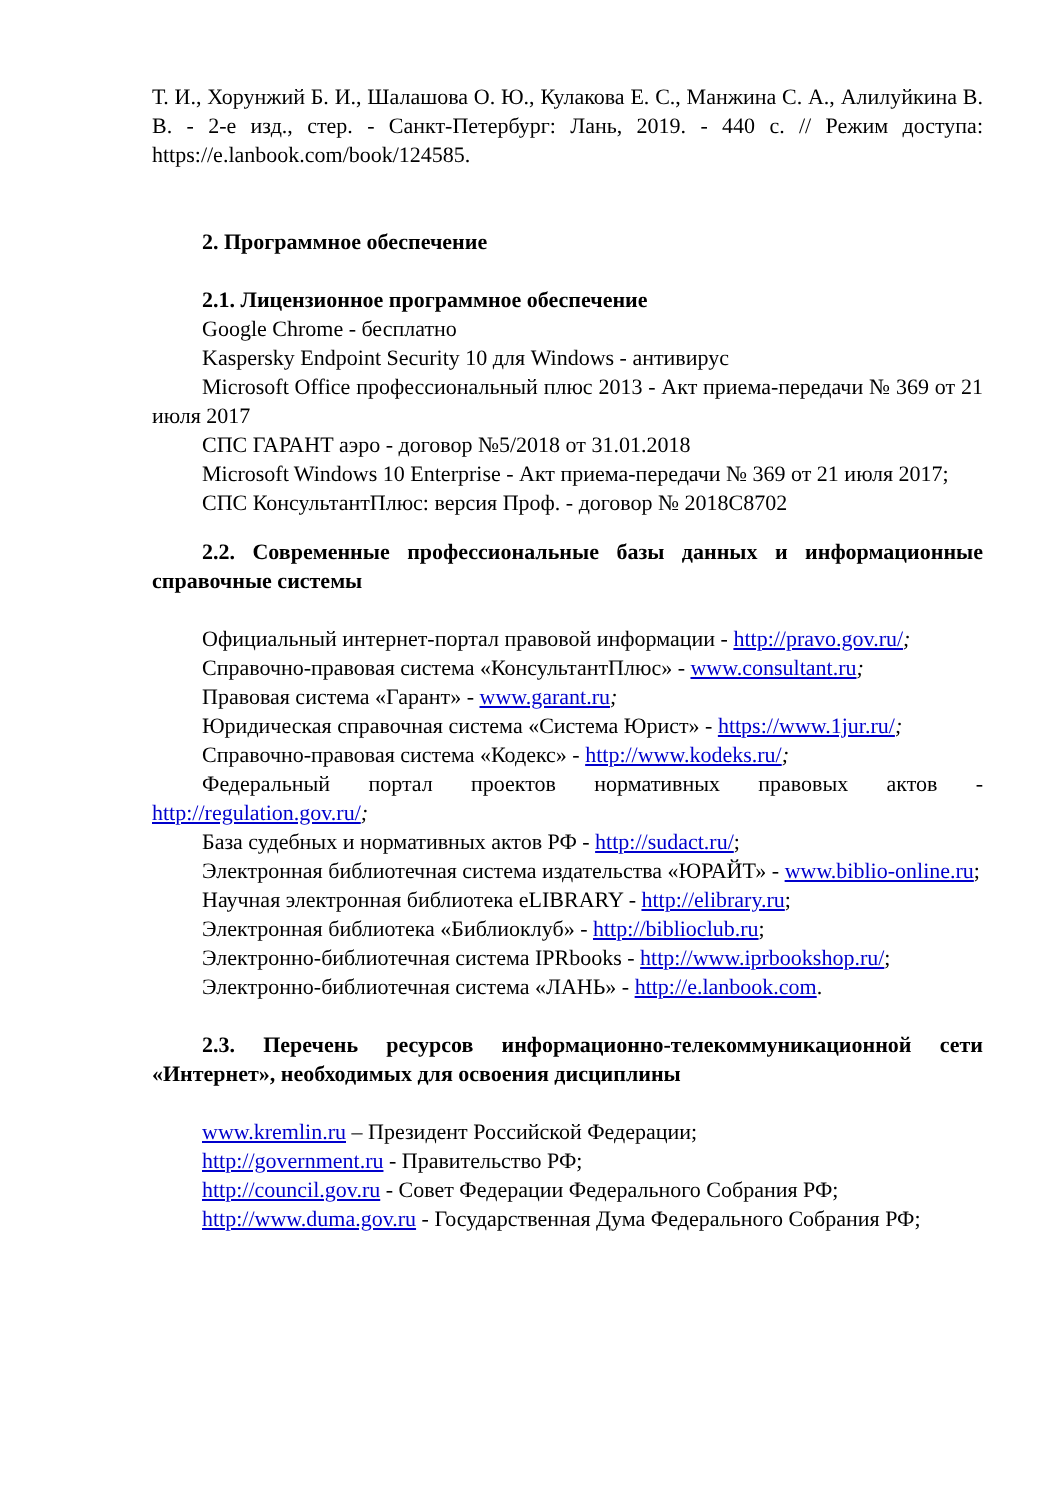Т. И., Хорунжий Б. И., Шалашова О. Ю., Кулакова Е. С., Манжина С. А., Алилуйкина В. В. - 2-е изд., стер. - Санкт-Петербург: Лань, 2019. - 440 с. // Режим доступа: https://e.lanbook.com/book/124585.
2. Программное обеспечение
2.1. Лицензионное программное обеспечение
Google Chrome - бесплатно
Kaspersky Endpoint Security 10 для Windows - антивирус
Microsoft Office профессиональный плюс 2013 - Акт приема-передачи № 369 от 21 июля 2017
СПС ГАРАНТ аэро - договор №5/2018 от 31.01.2018
Microsoft Windows 10 Enterprise - Акт приема-передачи № 369 от 21 июля 2017;
СПС КонсультантПлюс: версия Проф. - договор № 2018С8702
2.2. Современные профессиональные базы данных и информационные справочные системы
Официальный интернет-портал правовой информации - http://pravo.gov.ru/;
Справочно-правовая система «КонсультантПлюс» - www.consultant.ru;
Правовая система «Гарант» - www.garant.ru;
Юридическая справочная система «Система Юрист» - https://www.1jur.ru/;
Справочно-правовая система «Кодекс» - http://www.kodeks.ru/;
Федеральный портал проектов нормативных правовых актов - http://regulation.gov.ru/;
База судебных и нормативных актов РФ - http://sudact.ru/;
Электронная библиотечная система издательства «ЮРАЙТ» - www.biblio-online.ru;
Научная электронная библиотека eLIBRARY - http://elibrary.ru;
Электронная библиотека «Библиоклуб» - http://biblioclub.ru;
Электронно-библиотечная система IPRbooks - http://www.iprbookshop.ru/;
Электронно-библиотечная система «ЛАНЬ» - http://e.lanbook.com.
2.3. Перечень ресурсов информационно-телекоммуникационной сети «Интернет», необходимых для освоения дисциплины
www.kremlin.ru – Президент Российской Федерации;
http://government.ru - Правительство РФ;
http://council.gov.ru - Совет Федерации Федерального Собрания РФ;
http://www.duma.gov.ru - Государственная Дума Федерального Собрания РФ;